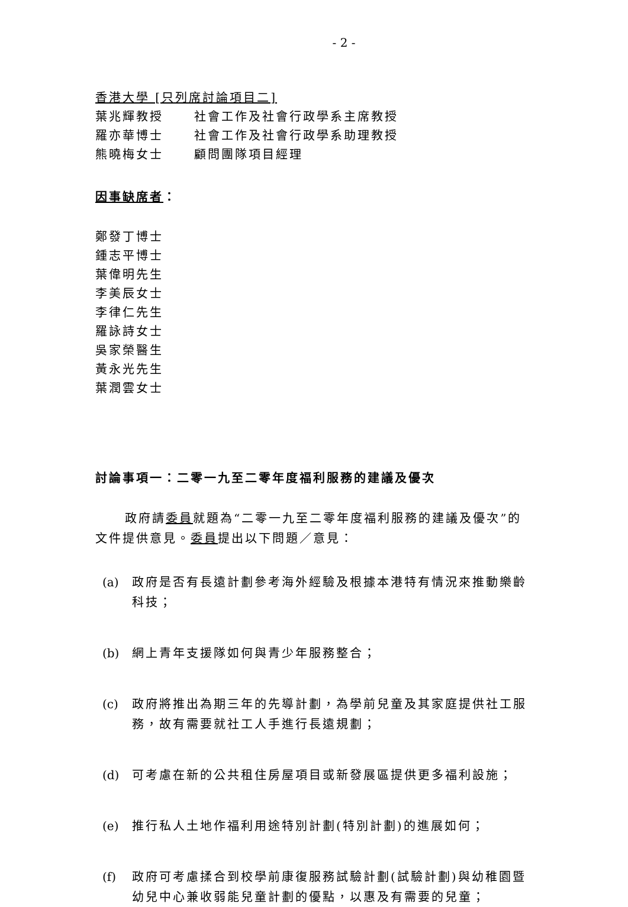- 2 -
香港大學 [只列席討論項目二]
葉兆輝教授 社會工作及社會行政學系主席教授
羅亦華博士 社會工作及社會行政學系助理教授
熊曉梅女士 顧問團隊項目經理
因事缺席者：
鄭發丁博士
鍾志平博士
葉偉明先生
李美辰女士
李律仁先生
羅詠詩女士
吳家榮醫生
黃永光先生
葉潤雲女士
討論事項一：二零一九至二零年度福利服務的建議及優次
政府請委員就題為“二零一九至二零年度福利服務的建議及優次”的文件提供意見。委員提出以下問題／意見：
(a) 政府是否有長遠計劃參考海外經驗及根據本港特有情況來推動樂齡科技；
(b) 網上青年支援隊如何與青少年服務整合；
(c) 政府將推出為期三年的先導計劃，為學前兒童及其家庭提供社工服務，故有需要就社工人手進行長遠規劃；
(d) 可考慮在新的公共租住房屋項目或新發展區提供更多福利設施；
(e) 推行私人土地作福利用途特別計劃(特別計劃)的進展如何；
(f) 政府可考慮揉合到校學前康復服務試驗計劃(試驗計劃)與幼稚園暨幼兒中心兼收弱能兒童計劃的優點，以惠及有需要的兒童；